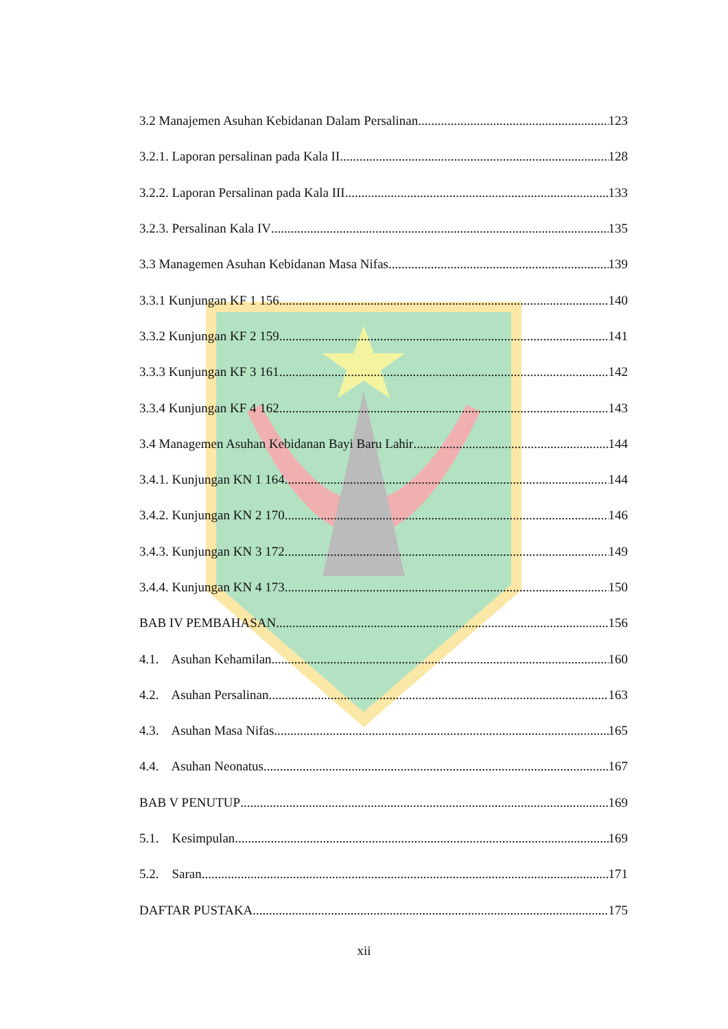3.2 Manajemen Asuhan Kebidanan Dalam Persalinan 123
3.2.1. Laporan persalinan pada Kala II 128
3.2.2. Laporan Persalinan pada Kala III 133
3.2.3. Persalinan Kala IV 135
3.3 Managemen Asuhan Kebidanan Masa Nifas 139
3.3.1 Kunjungan KF 1 156 140
3.3.2 Kunjungan KF 2 159 141
3.3.3 Kunjungan KF 3 161 142
3.3.4 Kunjungan KF 4 162 143
3.4 Managemen Asuhan Kebidanan Bayi Baru Lahir 144
3.4.1. Kunjungan KN 1 164 144
3.4.2. Kunjungan KN 2 170 146
3.4.3. Kunjungan KN 3 172 149
3.4.4. Kunjungan KN 4 173 150
BAB IV PEMBAHASAN 156
4.1. Asuhan Kehamilan 160
4.2. Asuhan Persalinan 163
4.3. Asuhan Masa Nifas 165
4.4. Asuhan Neonatus. 167
BAB V PENUTUP 169
5.1. Kesimpulan 169
5.2. Saran 171
DAFTAR PUSTAKA 175
xii